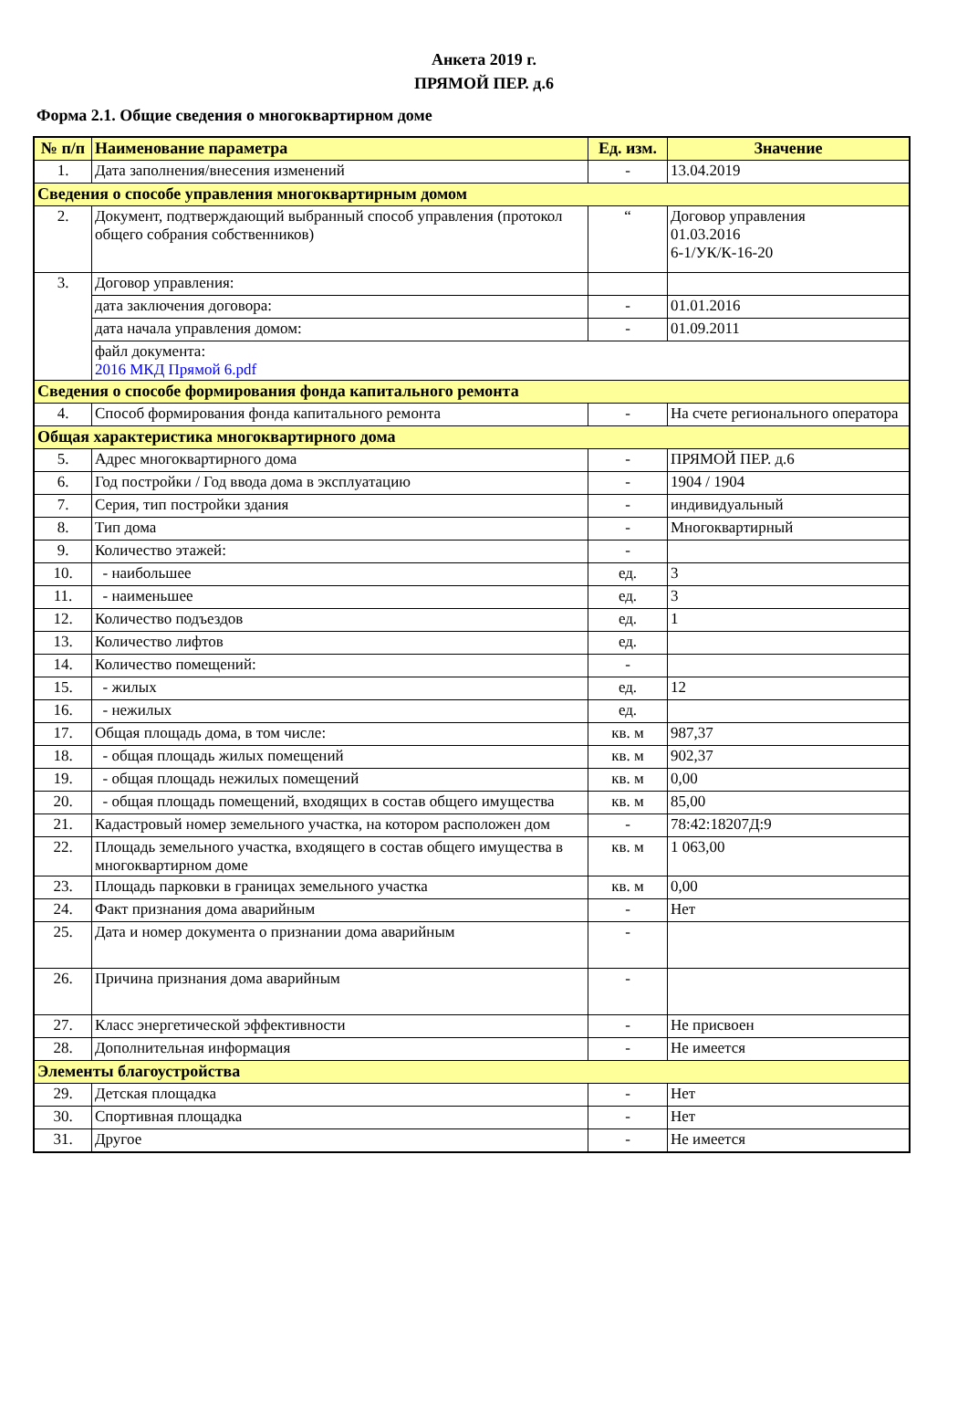Анкета 2019 г.
ПРЯМОЙ ПЕР. д.6
Форма 2.1. Общие сведения о многоквартирном доме
| № п/п | Наименование параметра | Ед. изм. | Значение |
| --- | --- | --- | --- |
| 1. | Дата заполнения/внесения изменений | - | 13.04.2019 |
| Сведения о способе управления многоквартирным домом | | | |
| 2. | Документ, подтверждающий выбранный способ управления (протокол общего собрания собственников) | “ | Договор управления 01.03.2016 6-1/УК/К-16-20 |
| 3. | Договор управления: | | |
| | дата заключения договора: | - | 01.01.2016 |
| | дата начала управления домом: | - | 01.09.2011 |
| | файл документа: 2016 МКД Прямой 6.pdf | | |
| Сведения о способе формирования фонда капитального ремонта | | | |
| 4. | Способ формирования фонда капитального ремонта | - | На счете регионального оператора |
| Общая характеристика многоквартирного дома | | | |
| 5. | Адрес многоквартирного дома | - | ПРЯМОЙ ПЕР. д.6 |
| 6. | Год постройки / Год ввода дома в эксплуатацию | - | 1904 / 1904 |
| 7. | Серия, тип постройки здания | - | индивидуальный |
| 8. | Тип дома | - | Многоквартирный |
| 9. | Количество этажей: | - | |
| 10. | - наибольшее | ед. | 3 |
| 11. | - наименьшее | ед. | 3 |
| 12. | Количество подъездов | ед. | 1 |
| 13. | Количество лифтов | ед. | |
| 14. | Количество помещений: | - | |
| 15. | - жилых | ед. | 12 |
| 16. | - нежилых | ед. | |
| 17. | Общая площадь дома, в том числе: | кв. м | 987,37 |
| 18. | - общая площадь жилых помещений | кв. м | 902,37 |
| 19. | - общая площадь нежилых помещений | кв. м | 0,00 |
| 20. | - общая площадь помещений, входящих в состав общего имущества | кв. м | 85,00 |
| 21. | Кадастровый номер земельного участка, на котором расположен дом | - | 78:42:18207Д:9 |
| 22. | Площадь земельного участка, входящего в состав общего имущества в многоквартирном доме | кв. м | 1 063,00 |
| 23. | Площадь парковки в границах земельного участка | кв. м | 0,00 |
| 24. | Факт признания дома аварийным | - | Нет |
| 25. | Дата и номер документа о признании дома аварийным | - | |
| 26. | Причина признания дома аварийным | - | |
| 27. | Класс энергетической эффективности | - | Не присвоен |
| 28. | Дополнительная информация | - | Не имеется |
| Элементы благоустройства | | | |
| 29. | Детская площадка | - | Нет |
| 30. | Спортивная площадка | - | Нет |
| 31. | Другое | - | Не имеется |